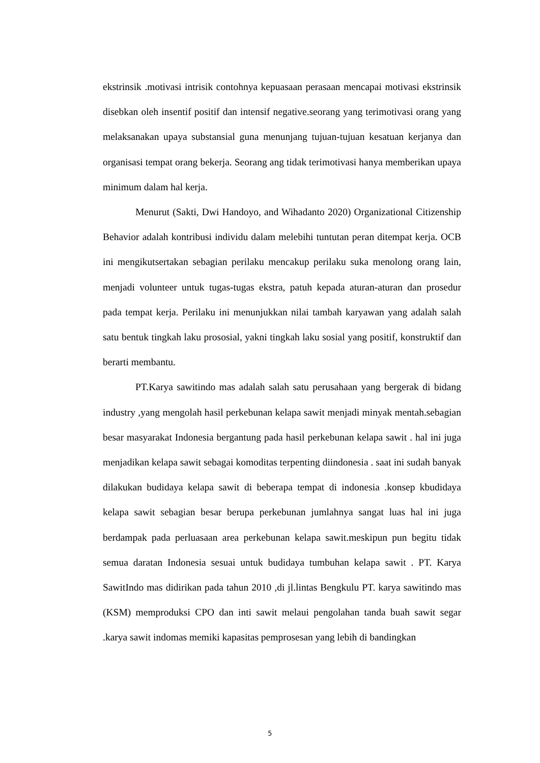ekstrinsik .motivasi intrisik contohnya kepuasaan perasaan mencapai motivasi ekstrinsik disebkan oleh insentif positif dan intensif negative.seorang yang terimotivasi orang yang melaksanakan upaya substansial guna menunjang tujuan-tujuan kesatuan kerjanya dan organisasi tempat orang bekerja. Seorang ang tidak terimotivasi hanya memberikan upaya minimum dalam hal kerja.
Menurut (Sakti, Dwi Handoyo, and Wihadanto 2020) Organizational Citizenship Behavior adalah kontribusi individu dalam melebihi tuntutan peran ditempat kerja. OCB ini mengikutsertakan sebagian perilaku mencakup perilaku suka menolong orang lain, menjadi volunteer untuk tugas-tugas ekstra, patuh kepada aturan-aturan dan prosedur pada tempat kerja. Perilaku ini menunjukkan nilai tambah karyawan yang adalah salah satu bentuk tingkah laku prososial, yakni tingkah laku sosial yang positif, konstruktif dan berarti membantu.
PT.Karya sawitindo mas adalah salah satu perusahaan yang bergerak di bidang industry ,yang mengolah hasil perkebunan kelapa sawit menjadi minyak mentah.sebagian besar masyarakat Indonesia bergantung pada hasil perkebunan kelapa sawit . hal ini juga menjadikan kelapa sawit sebagai komoditas terpenting diindonesia . saat ini sudah banyak dilakukan budidaya kelapa sawit di beberapa tempat di indonesia .konsep kbudidaya kelapa sawit sebagian besar berupa perkebunan jumlahnya sangat luas hal ini juga berdampak pada perluasaan area perkebunan kelapa sawit.meskipun pun begitu tidak semua daratan Indonesia sesuai untuk budidaya tumbuhan kelapa sawit . PT. Karya SawitIndo mas didirikan pada tahun 2010 ,di jl.lintas Bengkulu PT. karya sawitindo mas (KSM) memproduksi CPO dan inti sawit melaui pengolahan tanda buah sawit segar .karya sawit indomas memiki kapasitas pemprosesan yang lebih di bandingkan
5